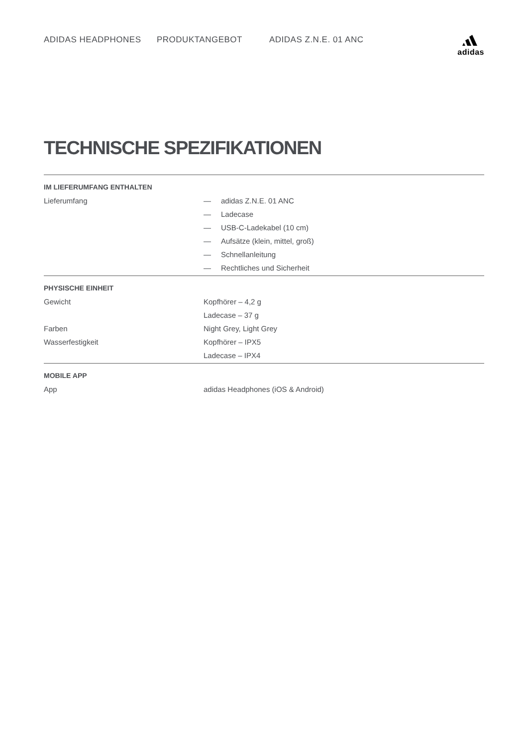ADIDAS HEADPHONES PRODUKTANGEBOT ADIDAS Z.N.E. 01 ANC
adidas
TECHNISCHE SPEZIFIKATIONEN
| IM LIEFERUMFANG ENTHALTEN | | |
| --- | --- | --- |
| Lieferumfang | — | adidas Z.N.E. 01 ANC |
| | — | Ladecase |
| | — | USB-C-Ladekabel (10 cm) |
| | — | Aufsätze (klein, mittel, groß) |
| | — | Schnellanleitung |
| | — | Rechtliches und Sicherheit |
| PHYSISCHE EINHEIT | | |
| Gewicht | Kopfhörer – 4,2 g | |
| | Ladecase – 37 g | |
| Farben | Night Grey, Light Grey | |
| Wasserfestigkeit | Kopfhörer – IPX5 | |
| | Ladecase – IPX4 | |
| MOBILE APP | | |
| App | adidas Headphones (iOS & Android) | |